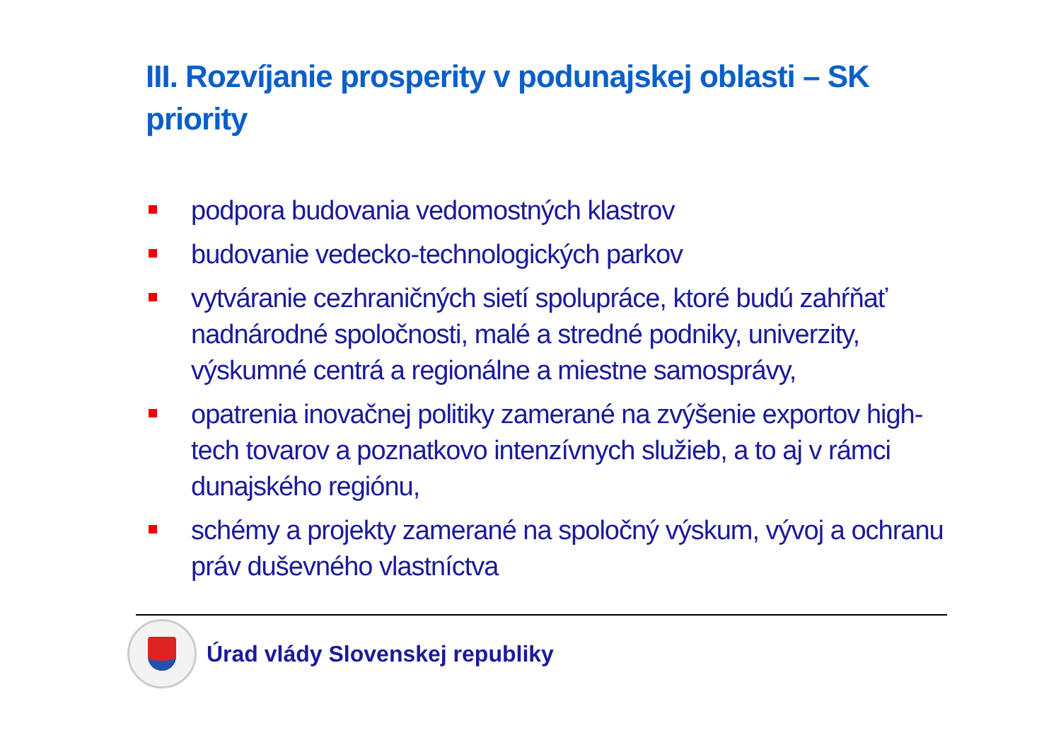III. Rozvíjanie prosperity v podunajskej oblasti – SK priority
podpora budovania vedomostných klastrov
budovanie vedecko-technologických parkov
vytváranie cezhraničných sietí spolupráce, ktoré budú zahŕňať nadnárodné spoločnosti, malé a stredné podniky, univerzity, výskumné centrá a regionálne a miestne samosprávy,
opatrenia inovačnej politiky zamerané na zvýšenie exportov high-tech tovarov a poznatkovo intenzívnych služieb, a to aj v rámci dunajského regiónu,
schémy a projekty zamerané na spoločný výskum, vývoj a ochranu práv duševného vlastníctva
Úrad vlády Slovenskej republiky